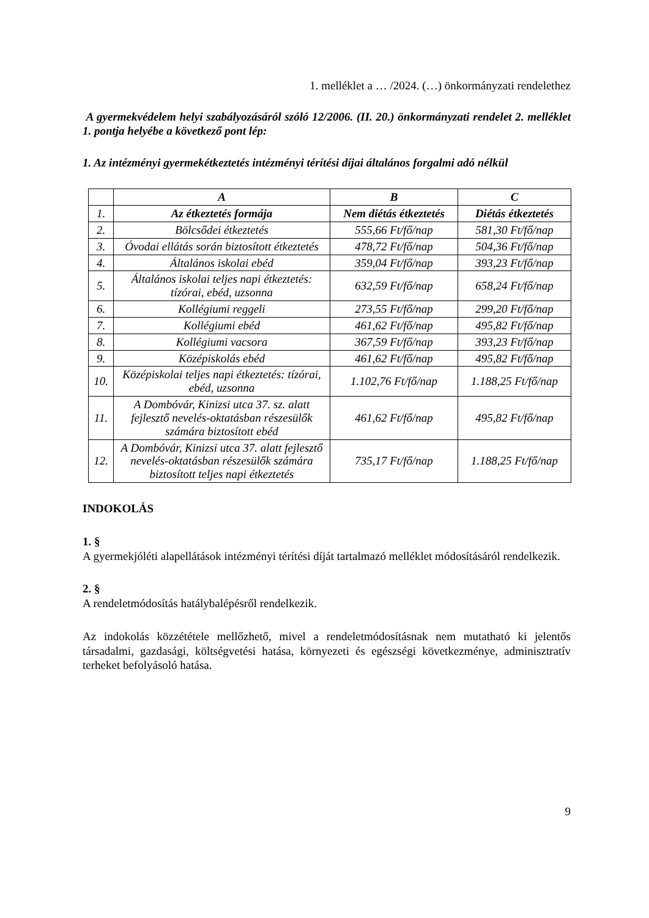1. melléklet a … /2024. (…) önkormányzati rendelethez
A gyermekvédelem helyi szabályozásáról szóló 12/2006. (II. 20.) önkormányzati rendelet 2. melléklet 1. pontja helyébe a következő pont lép:
1. Az intézményi gyermekétkeztetés intézményi térítési díjai általános forgalmi adó nélkül
| | A | B | C |
| --- | --- | --- | --- |
| 1. | Az étkeztetés formája | Nem diétás étkeztetés | Diétás étkeztetés |
| 2. | Bölcsődei étkeztetés | 555,66 Ft/fő/nap | 581,30 Ft/fő/nap |
| 3. | Óvodai ellátás során biztosított étkeztetés | 478,72 Ft/fő/nap | 504,36 Ft/fő/nap |
| 4. | Általános iskolai ebéd | 359,04 Ft/fő/nap | 393,23 Ft/fő/nap |
| 5. | Általános iskolai teljes napi étkeztetés: tízórai, ebéd, uzsonna | 632,59 Ft/fő/nap | 658,24 Ft/fő/nap |
| 6. | Kollégiumi reggeli | 273,55 Ft/fő/nap | 299,20 Ft/fő/nap |
| 7. | Kollégiumi ebéd | 461,62 Ft/fő/nap | 495,82 Ft/fő/nap |
| 8. | Kollégiumi vacsora | 367,59 Ft/fő/nap | 393,23 Ft/fő/nap |
| 9. | Középiskolás ebéd | 461,62 Ft/fő/nap | 495,82 Ft/fő/nap |
| 10. | Középiskolai teljes napi étkeztetés: tízórai, ebéd, uzsonna | 1.102,76 Ft/fő/nap | 1.188,25 Ft/fő/nap |
| 11. | A Dombóvár, Kinizsi utca 37. sz. alatt fejlesztő nevelés-oktatásban részesülők számára biztosított ebéd | 461,62 Ft/fő/nap | 495,82 Ft/fő/nap |
| 12. | A Dombóvár, Kinizsi utca 37. alatt fejlesztő nevelés-oktatásban részesülők számára biztosított teljes napi étkeztetés | 735,17 Ft/fő/nap | 1.188,25 Ft/fő/nap |
INDOKOLÁS
1. §
A gyermekjóléti alapellátások intézményi térítési díját tartalmazó melléklet módosításáról rendelkezik.
2. §
A rendeletmódosítás hatálybalépésről rendelkezik.
Az indokolás közzététele mellőzhető, mivel a rendeletmódosításnak nem mutatható ki jelentős társadalmi, gazdasági, költségvetési hatása, környezeti és egészségi következménye, adminisztratív terheket befolyásoló hatása.
9